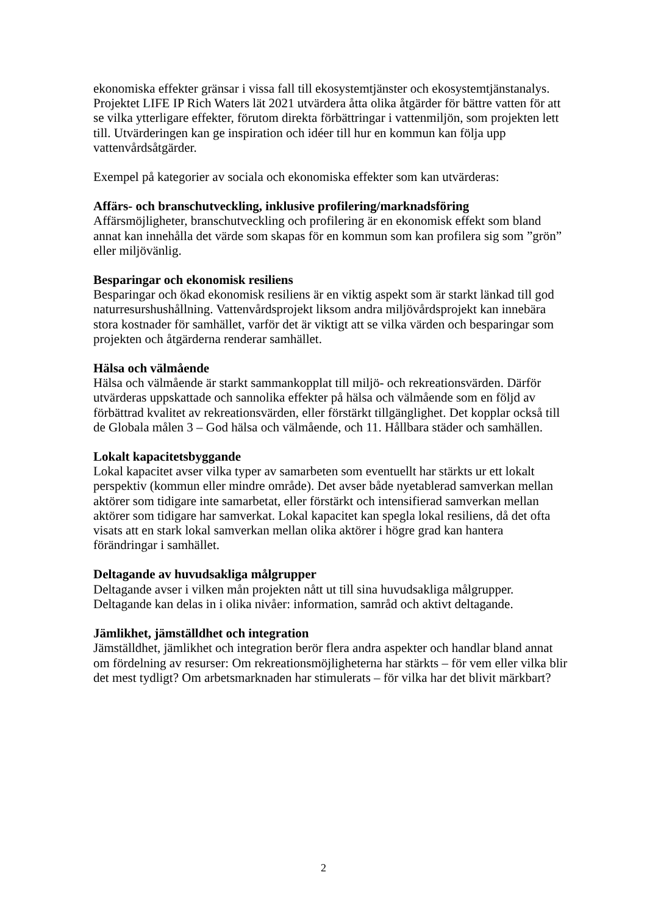ekonomiska effekter gränsar i vissa fall till ekosystemtjänster och ekosystemtjänstanalys. Projektet LIFE IP Rich Waters lät 2021 utvärdera åtta olika åtgärder för bättre vatten för att se vilka ytterligare effekter, förutom direkta förbättringar i vattenmiljön, som projekten lett till. Utvärderingen kan ge inspiration och idéer till hur en kommun kan följa upp vattenvårdsåtgärder.
Exempel på kategorier av sociala och ekonomiska effekter som kan utvärderas:
Affärs- och branschutveckling, inklusive profilering/marknadsföring
Affärsmöjligheter, branschutveckling och profilering är en ekonomisk effekt som bland annat kan innehålla det värde som skapas för en kommun som kan profilera sig som ”grön” eller miljövänlig.
Besparingar och ekonomisk resiliens
Besparingar och ökad ekonomisk resiliens är en viktig aspekt som är starkt länkad till god naturresurshushållning. Vattenvårdsprojekt liksom andra miljövårdsprojekt kan innebära stora kostnader för samhället, varför det är viktigt att se vilka värden och besparingar som projekten och åtgärderna renderar samhället.
Hälsa och välmående
Hälsa och välmående är starkt sammankopplat till miljö- och rekreationsvärden. Därför utvärderas uppskattade och sannolika effekter på hälsa och välmående som en följd av förbättrad kvalitet av rekreationsvärden, eller förstärkt tillgänglighet. Det kopplar också till de Globala målen 3 – God hälsa och välmående, och 11. Hållbara städer och samhällen.
Lokalt kapacitetsbyggande
Lokal kapacitet avser vilka typer av samarbeten som eventuellt har stärkts ur ett lokalt perspektiv (kommun eller mindre område). Det avser både nyetablerad samverkan mellan aktörer som tidigare inte samarbetat, eller förstärkt och intensifierad samverkan mellan aktörer som tidigare har samverkat. Lokal kapacitet kan spegla lokal resiliens, då det ofta visats att en stark lokal samverkan mellan olika aktörer i högre grad kan hantera förändringar i samhället.
Deltagande av huvudsakliga målgrupper
Deltagande avser i vilken mån projekten nått ut till sina huvudsakliga målgrupper. Deltagande kan delas in i olika nivåer: information, samråd och aktivt deltagande.
Jämlikhet, jämställdhet och integration
Jämställdhet, jämlikhet och integration berör flera andra aspekter och handlar bland annat om fördelning av resurser: Om rekreationsmöjligheterna har stärkts – för vem eller vilka blir det mest tydligt? Om arbetsmarknaden har stimulerats – för vilka har det blivit märkbart?
2